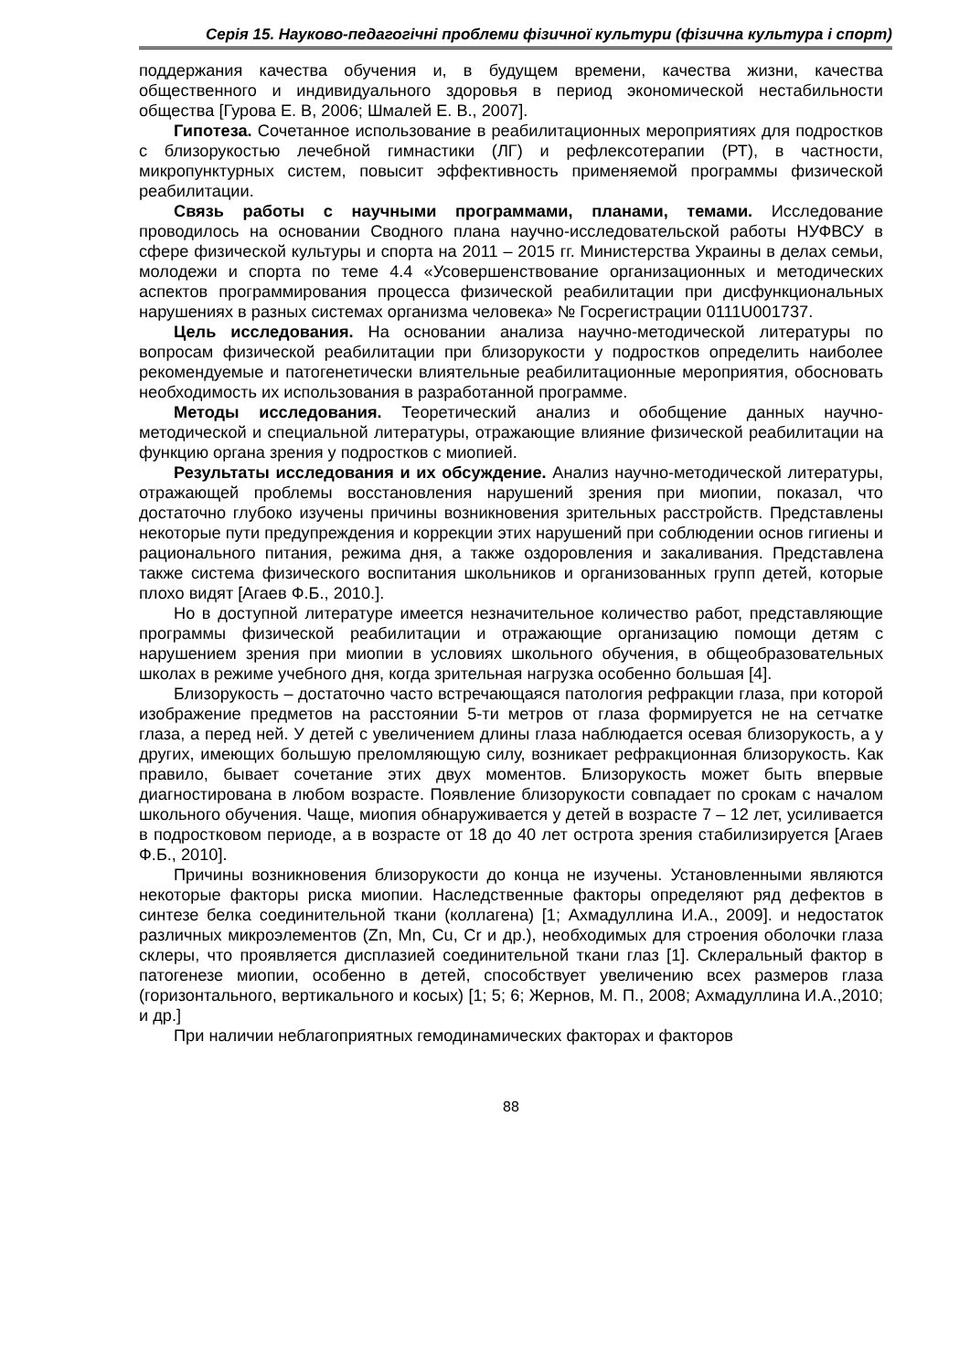Серія 15. Науково-педагогічні проблеми фізичної культури (фізична культура і спорт)
поддержания качества обучения и, в будущем времени, качества жизни, качества общественного и индивидуального здоровья в период экономической нестабильности общества [Гурова Е. В, 2006; Шмалей Е. В., 2007].
Гипотеза. Сочетанное использование в реабилитационных мероприятиях для подростков с близорукостью лечебной гимнастики (ЛГ) и рефлексотерапии (РТ), в частности, микропунктурных систем, повысит эффективность применяемой программы физической реабилитации.
Связь работы с научными программами, планами, темами. Исследование проводилось на основании Сводного плана научно-исследовательской работы НУФВСУ в сфере физической культуры и спорта на 2011 – 2015 гг. Министерства Украины в делах семьи, молодежи и спорта по теме 4.4 «Усовершенствование организационных и методических аспектов программирования процесса физической реабилитации при дисфункциональных нарушениях в разных системах организма человека» № Госрегистрации 0111U001737.
Цель исследования. На основании анализа научно-методической литературы по вопросам физической реабилитации при близорукости у подростков определить наиболее рекомендуемые и патогенетически влиятельные реабилитационные мероприятия, обосновать необходимость их использования в разработанной программе.
Методы исследования. Теоретический анализ и обобщение данных научно-методической и специальной литературы, отражающие влияние физической реабилитации на функцию органа зрения у подростков с миопией.
Результаты исследования и их обсуждение. Анализ научно-методической литературы, отражающей проблемы восстановления нарушений зрения при миопии, показал, что достаточно глубоко изучены причины возникновения зрительных расстройств. Представлены некоторые пути предупреждения и коррекции этих нарушений при соблюдении основ гигиены и рационального питания, режима дня, а также оздоровления и закаливания. Представлена также система физического воспитания школьников и организованных групп детей, которые плохо видят [Агаев Ф.Б., 2010.].
Но в доступной литературе имеется незначительное количество работ, представляющие программы физической реабилитации и отражающие организацию помощи детям с нарушением зрения при миопии в условиях школьного обучения, в общеобразовательных школах в режиме учебного дня, когда зрительная нагрузка особенно большая [4].
Близорукость – достаточно часто встречающаяся патология рефракции глаза, при которой изображение предметов на расстоянии 5-ти метров от глаза формируется не на сетчатке глаза, а перед ней. У детей с увеличением длины глаза наблюдается осевая близорукость, а у других, имеющих большую преломляющую силу, возникает рефракционная близорукость. Как правило, бывает сочетание этих двух моментов. Близорукость может быть впервые диагностирована в любом возрасте. Появление близорукости совпадает по срокам с началом школьного обучения. Чаще, миопия обнаруживается у детей в возрасте 7 – 12 лет, усиливается в подростковом периоде, а в возрасте от 18 до 40 лет острота зрения стабилизируется [Агаев Ф.Б., 2010].
Причины возникновения близорукости до конца не изучены. Установленными являются некоторые факторы риска миопии. Наследственные факторы определяют ряд дефектов в синтезе белка соединительной ткани (коллагена) [1; Ахмадуллина И.А., 2009]. и недостаток различных микроэлементов (Zn, Mn, Cu, Cr и др.), необходимых для строения оболочки глаза склеры, что проявляется дисплазией соединительной ткани глаз [1]. Склеральный фактор в патогенезе миопии, особенно в детей, способствует увеличению всех размеров глаза (горизонтального, вертикального и косых) [1; 5; 6; Жернов, М. П., 2008; Ахмадуллина И.А.,2010; и др.]
При наличии неблагоприятных гемодинамических факторах и факторов
88